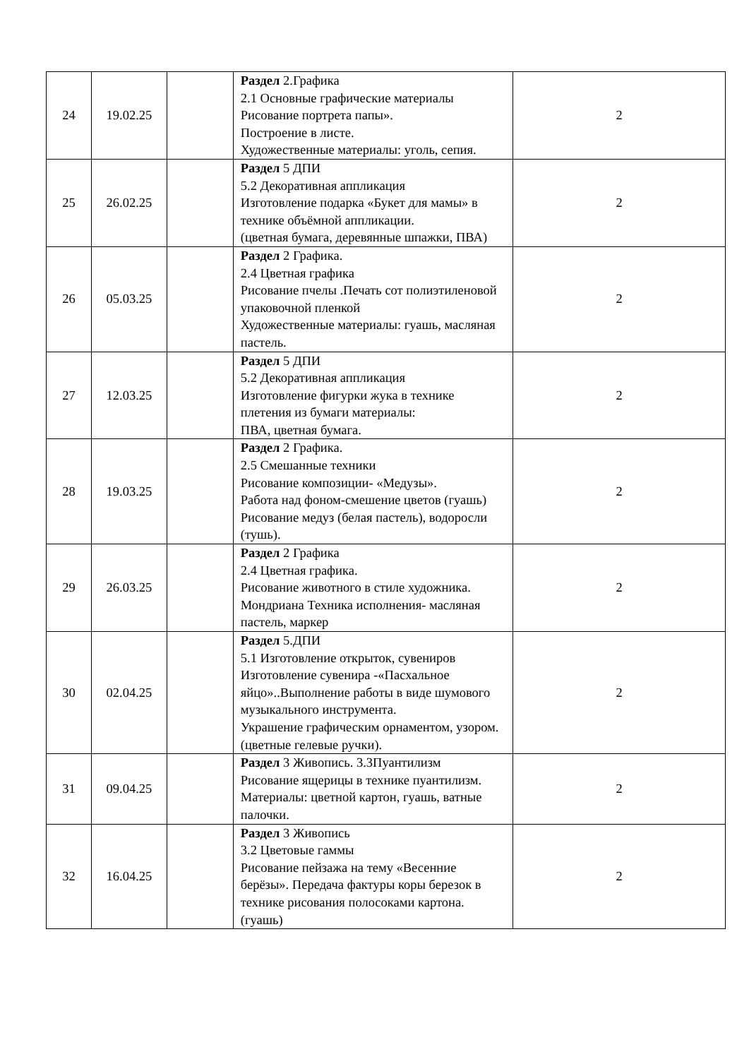| 24 | 19.02.25 | | Раздел 2.Графика 2.1 Основные графические материалы Рисование портрета папы». Построение в листе. Художественные материалы: уголь, сепия. | 2 |
| 25 | 26.02.25 | | Раздел 5 ДПИ 5.2 Декоративная аппликация Изготовление подарка «Букет для мамы» в технике объёмной аппликации. (цветная бумага, деревянные шпажки, ПВА) | 2 |
| 26 | 05.03.25 | | Раздел 2 Графика. 2.4 Цветная графика Рисование пчелы .Печать сот полиэтиленовой упаковочной пленкой Художественные материалы: гуашь, масляная пастель. | 2 |
| 27 | 12.03.25 | | Раздел 5 ДПИ 5.2 Декоративная аппликация Изготовление фигурки жука в технике плетения из бумаги материалы: ПВА, цветная бумага. | 2 |
| 28 | 19.03.25 | | Раздел 2 Графика. 2.5 Смешанные техники Рисование композиции- «Медузы». Работа над фоном-смешение цветов (гуашь) Рисование медуз (белая пастель), водоросли (тушь). | 2 |
| 29 | 26.03.25 | | Раздел 2 Графика 2.4 Цветная графика. Рисование животного в стиле художника. Мондриана Техника исполнения- масляная пастель, маркер | 2 |
| 30 | 02.04.25 | | Раздел 5.ДПИ 5.1 Изготовление открыток, сувениров Изготовление сувенира -«Пасхальное яйцо»..Выполнение работы в виде шумового музыкального инструмента. Украшение графическим орнаментом, узором. (цветные гелевые ручки). | 2 |
| 31 | 09.04.25 | | Раздел 3 Живопись. 3.3Пуантилизм Рисование ящерицы в технике пуантилизм. Материалы: цветной картон, гуашь, ватные палочки. | 2 |
| 32 | 16.04.25 | | Раздел 3 Живопись 3.2 Цветовые гаммы Рисование пейзажа на тему «Весенние берёзы». Передача фактуры коры березок в технике рисования полосоками картона. (гуашь) | 2 |